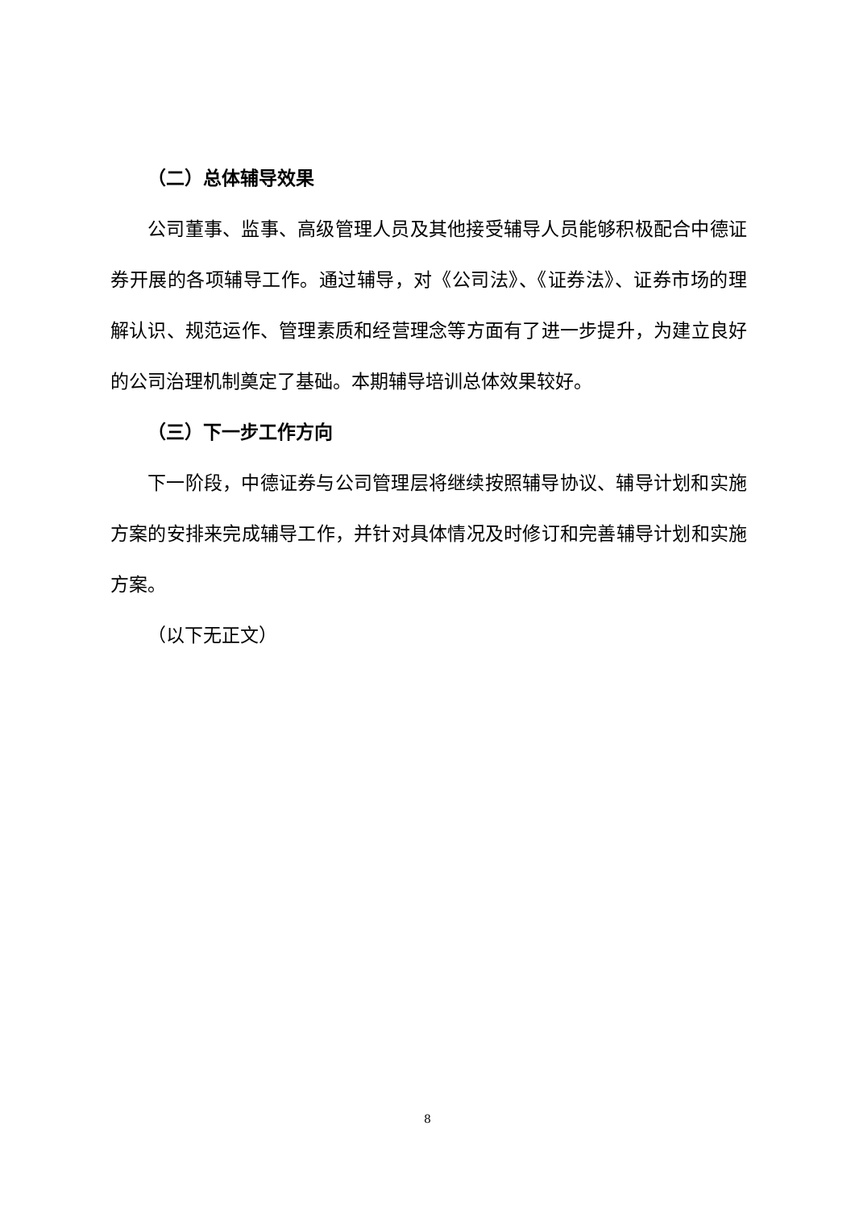（二）总体辅导效果
公司董事、监事、高级管理人员及其他接受辅导人员能够积极配合中德证券开展的各项辅导工作。通过辅导，对《公司法》、《证券法》、证券市场的理解认识、规范运作、管理素质和经营理念等方面有了进一步提升，为建立良好的公司治理机制奠定了基础。本期辅导培训总体效果较好。
（三）下一步工作方向
下一阶段，中德证券与公司管理层将继续按照辅导协议、辅导计划和实施方案的安排来完成辅导工作，并针对具体情况及时修订和完善辅导计划和实施方案。
（以下无正文）
8